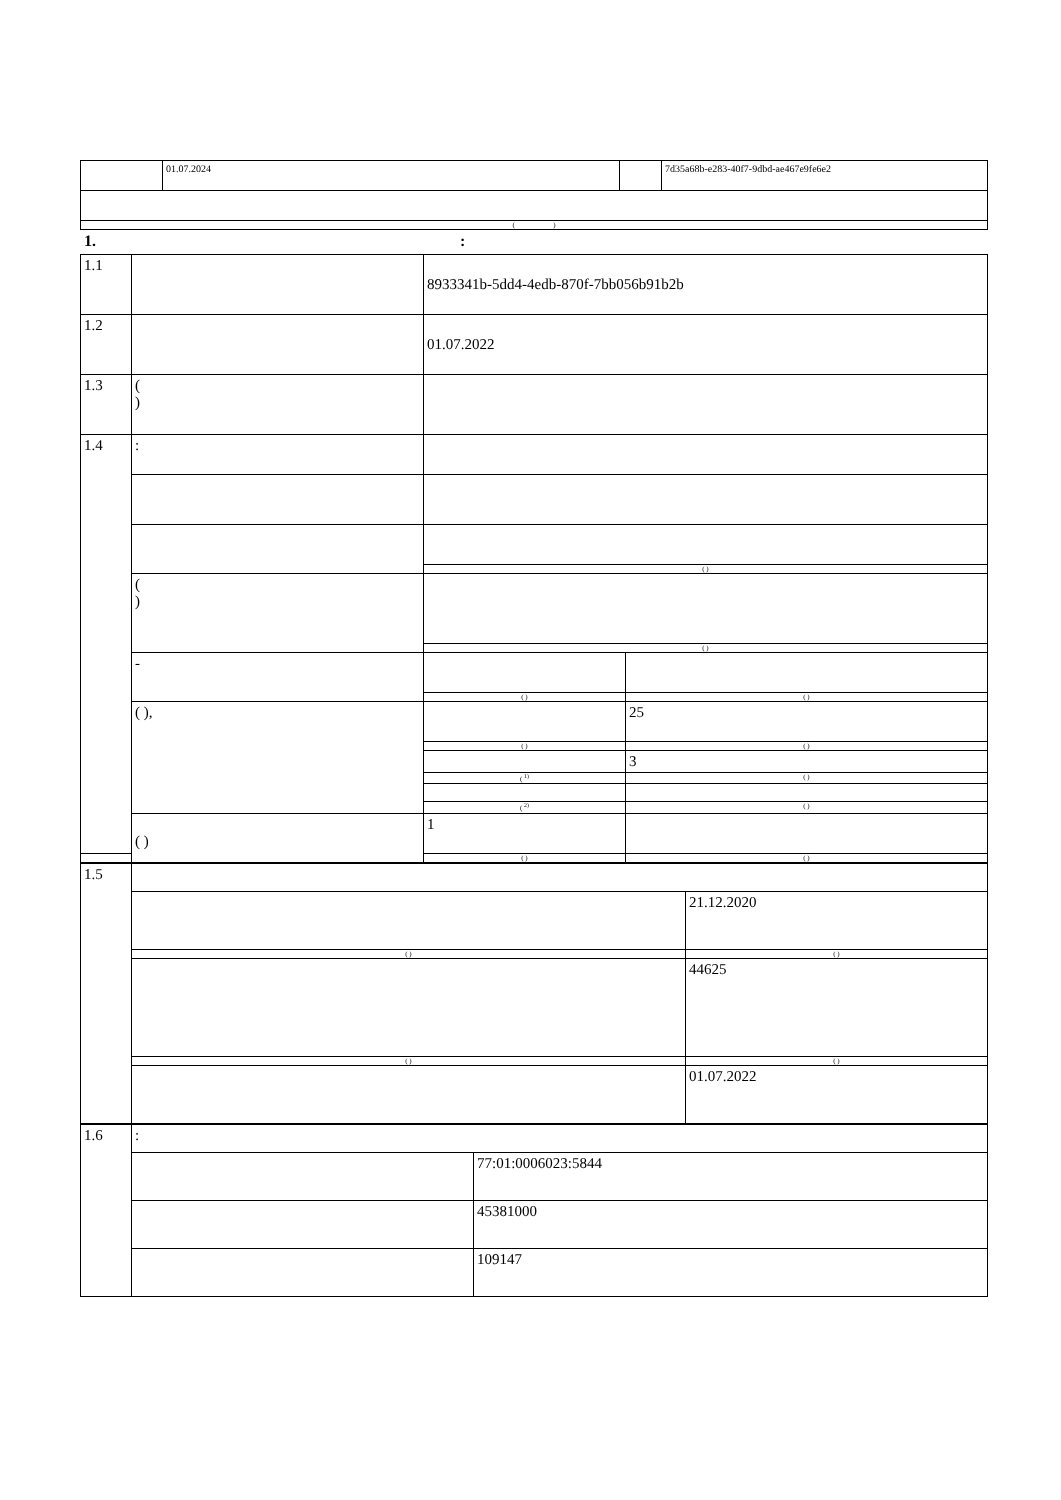| | 01.07.2024 | | 7d35a68b-e283-40f7-9dbd-ae467e9fe6e2 |
| ( ) | | | |
1. :
| 1.1 | | 8933341b-5dd4-4edb-870f-7bb056b91b2b | |
| 1.2 | | 01.07.2022 | |
| 1.3 | ( ) | | |
| 1.4 | : | | |
| | | ( ) | |
| | ( ) | | |
| | | ( ) | |
| | - | | |
| | | ( ) | ( ) |
| | ( ), | | 25 |
| | | ( ) | ( ) |
| | | | 3 |
| | | ( <sup>1)</sup> | ( ) |
| | | ( <sup>2)</sup> | ( ) |
| | ( ) | 1 | |
| | | ( ) | ( ) |
| 1.5 | | |
| | | 21.12.2020 |
| | ( ) | ( ) |
| | | 44625 |
| | ( ) | ( ) |
| | | 01.07.2022 |
| 1.6 | : | |
| | | 77:01:0006023:5844 |
| | | 45381000 |
| | | 109147 |